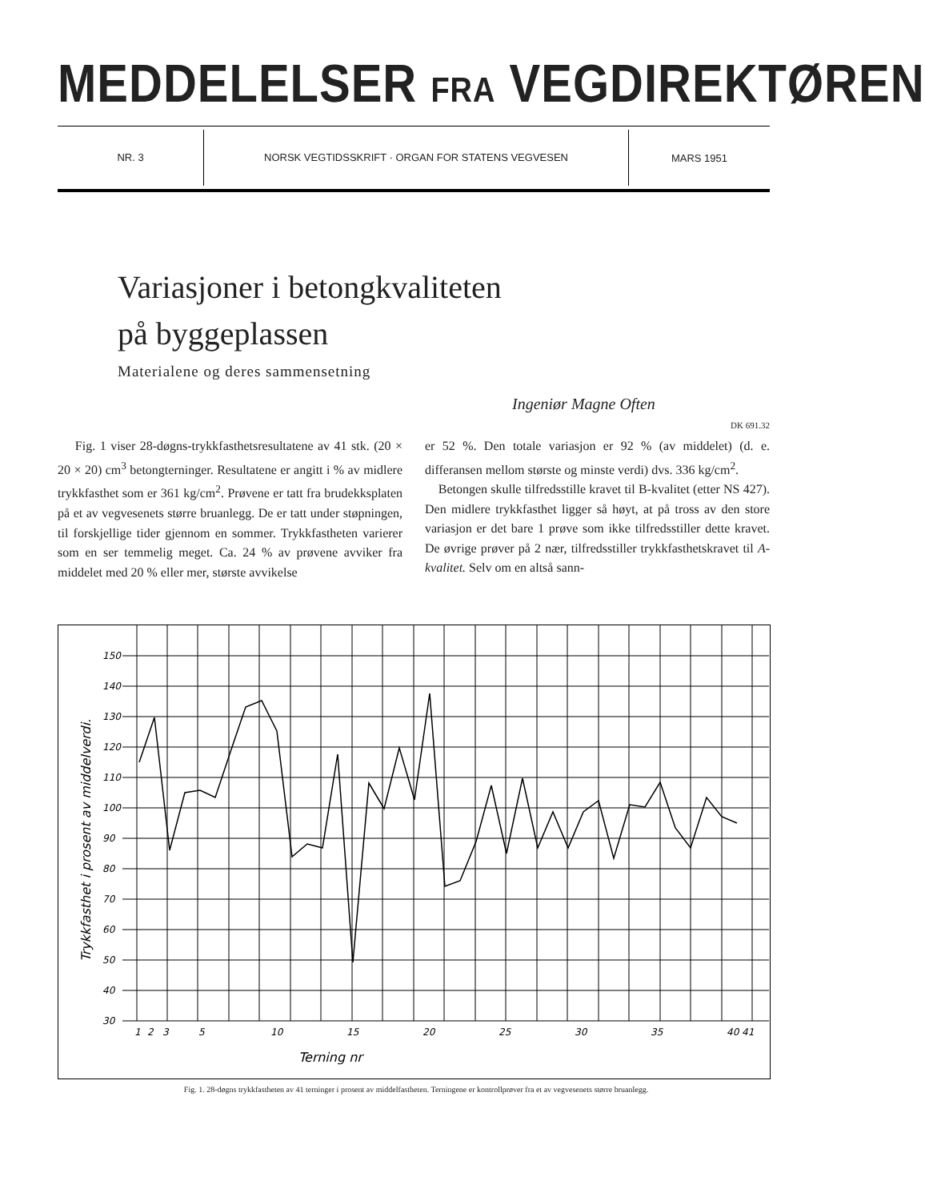MEDDELELSER FRA VEGDIREKTØREN
NR. 3 NORSK VEGTIDSSKRIFT · ORGAN FOR STATENS VEGVESEN
MARS 1951
Variasjoner i betongkvaliteten
på byggeplassen
Materialene og deres sammensetning
Ingeniør Magne Often
DK 691.32
Fig. 1 viser 28-døgns-trykkfasthetsresultatene av 41 stk. (20 × 20 × 20) cm<sup>3</sup> betongterninger. Resultatene er angitt i % av midlere trykkfasthet som er 361 kg/cm<sup>2</sup>. Prøvene er tatt fra brudekksplaten på et av vegvesenets større bruanlegg. De er tatt under støpningen, til forskjellige tider gjennom en sommer. Trykkfastheten varierer som en ser temmelig meget. Ca. 24 % av prøvene avviker fra middelet med 20 % eller mer, største avvikelse
er 52 %. Den totale variasjon er 92 % (av middelet) (d. e. differansen mellom største og minste verdi) dvs. 336 kg/cm<sup>2</sup>.
Betongen skulle tilfredsstille kravet til B-kvalitet (etter NS 427). Den midlere trykkfasthet ligger så høyt, at på tross av den store variasjon er det bare 1 prøve som ikke tilfredsstiller dette kravet. De øvrige prøver på 2 nær, tilfredsstiller trykkfasthetskravet til A-kvalitet. Selv om en altså sann-
150
140
130
120
110
100
90
80
70
60
50
40
30
1
2
3
5
10
15
20
25
30
35
40 41
Terning nr
Trykkfasthet i prosent av middelverdi.
Fig. 1. 28-døgns trykkfastheten av 41 terninger i prosent av middelfastheten. Terningene er kontrollprøver fra et av vegvesenets større bruanlegg.